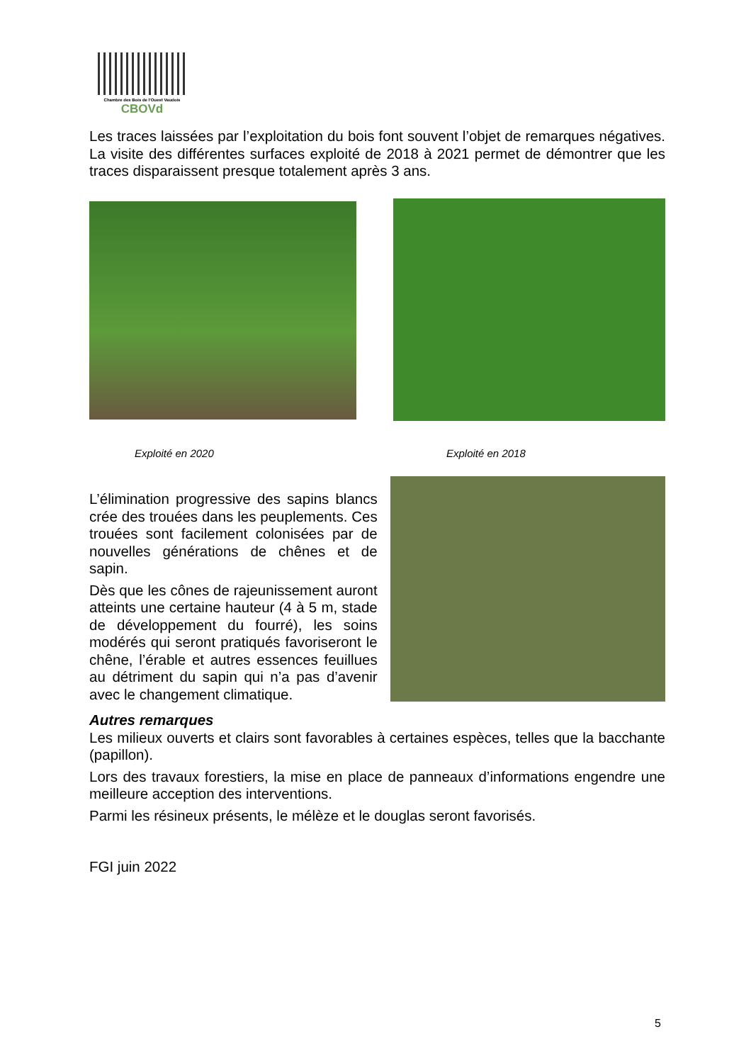Chambre des Bois de l'Ouest Vaudois
CBOVd
Les traces laissées par l’exploitation du bois font souvent l’objet de remarques négatives. La visite des différentes surfaces exploité de 2018 à 2021 permet de démontrer que les traces disparaissent presque totalement après 3 ans.
Exploité en 2020 Exploité en 2018
L’élimination progressive des sapins blancs crée des trouées dans les peuplements. Ces trouées sont facilement colonisées par de nouvelles générations de chênes et de sapin.
Dès que les cônes de rajeunissement auront atteints une certaine hauteur (4 à 5 m, stade de développement du fourré), les soins modérés qui seront pratiqués favoriseront le chêne, l’érable et autres essences feuillues au détriment du sapin qui n’a pas d’avenir avec le changement climatique.
Autres remarques
Les milieux ouverts et clairs sont favorables à certaines espèces, telles que la bacchante (papillon).
Lors des travaux forestiers, la mise en place de panneaux d’informations engendre une meilleure acception des interventions.
Parmi les résineux présents, le mélèze et le douglas seront favorisés.
FGI juin 2022
5